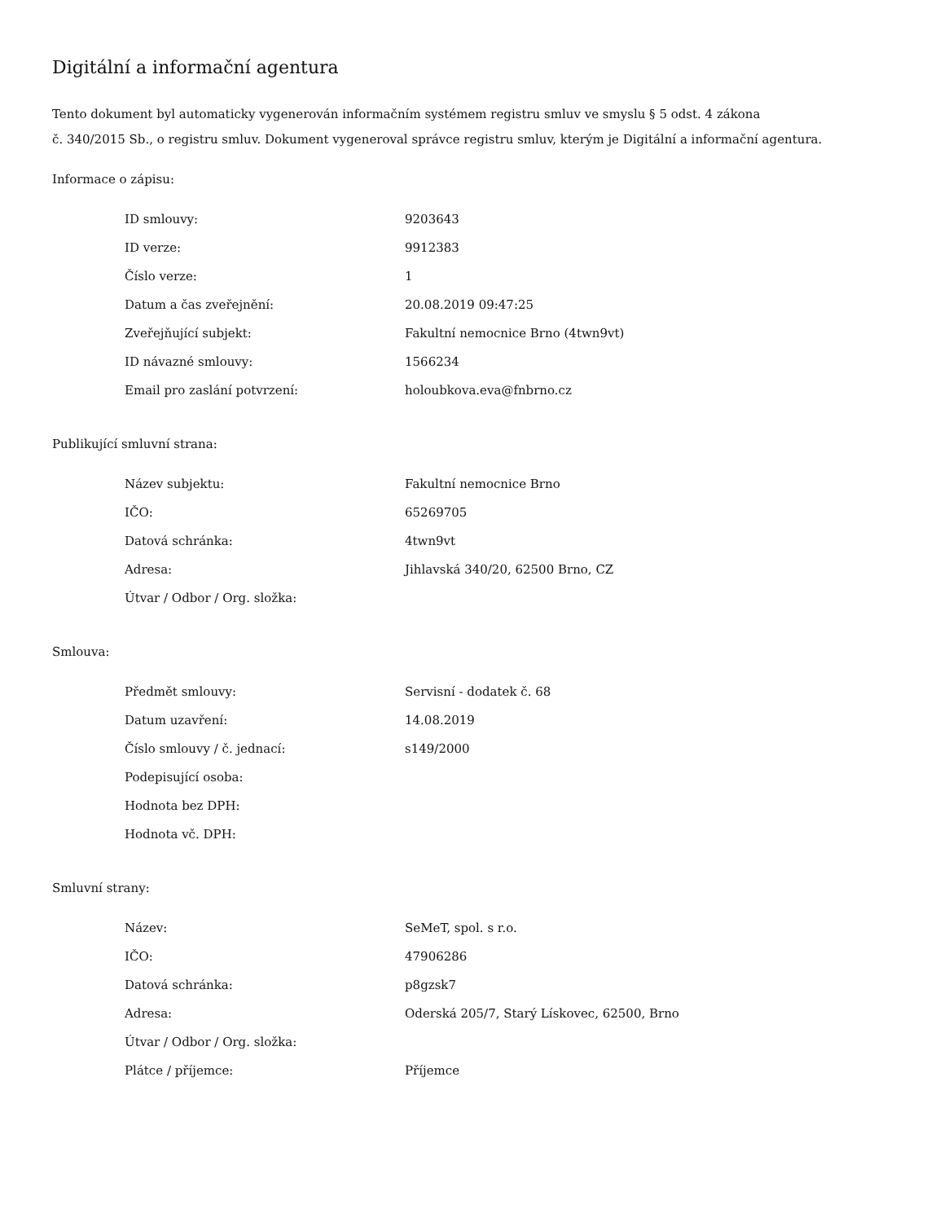Digitální a informační agentura
Tento dokument byl automaticky vygenerován informačním systémem registru smluv ve smyslu § 5 odst. 4 zákona
č. 340/2015 Sb., o registru smluv. Dokument vygeneroval správce registru smluv, kterým je Digitální a informační agentura.
Informace o zápisu:
| ID smlouvy: | 9203643 |
| ID verze: | 9912383 |
| Číslo verze: | 1 |
| Datum a čas zveřejnění: | 20.08.2019 09:47:25 |
| Zveřejňující subjekt: | Fakultní nemocnice Brno (4twn9vt) |
| ID návazné smlouvy: | 1566234 |
| Email pro zaslání potvrzení: | holoubkova.eva@fnbrno.cz |
Publikující smluvní strana:
| Název subjektu: | Fakultní nemocnice Brno |
| IČO: | 65269705 |
| Datová schránka: | 4twn9vt |
| Adresa: | Jihlavská 340/20, 62500 Brno, CZ |
| Útvar / Odbor / Org. složka: | |
Smlouva:
| Předmět smlouvy: | Servisní - dodatek č. 68 |
| Datum uzavření: | 14.08.2019 |
| Číslo smlouvy / č. jednací: | s149/2000 |
| Podepisující osoba: | |
| Hodnota bez DPH: | |
| Hodnota vč. DPH: | |
Smluvní strany:
| Název: | SeMeT, spol. s r.o. |
| IČO: | 47906286 |
| Datová schránka: | p8gzsk7 |
| Adresa: | Oderská 205/7, Starý Lískovec, 62500, Brno |
| Útvar / Odbor / Org. složka: | |
| Plátce / příjemce: | Příjemce |